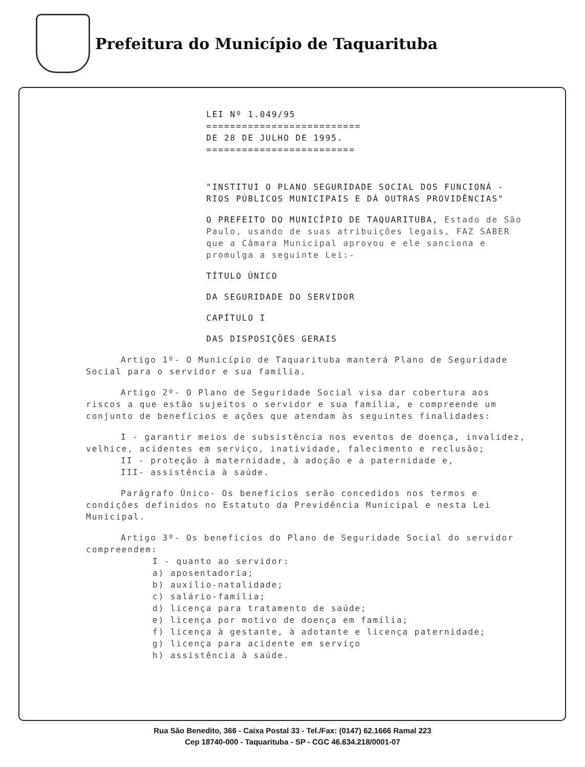Prefeitura do Município de Taquarituba
LEI Nº 1.049/95
==========================
DE 28 DE JULHO DE 1995.
=========================
"INSTITUI O PLANO SEGURIDADE SOCIAL DOS FUNCIONÁ - RIOS PÚBLICOS MUNICIPAIS E DÁ OUTRAS PROVIDÊNCIAS"
O PREFEITO DO MUNICÍPIO DE TAQUARITUBA, Estado de São Paulo, usando de suas atribuições legais, FAZ SABER que a Câmara Municipal aprovou e ele sanciona e promulga a seguinte Lei:-
TÍTULO ÚNICO
DA SEGURIDADE DO SERVIDOR
CAPÍTULO I
DAS DISPOSIÇÕES GERAIS
Artigo 1º- O Município de Taquarituba manterá Plano de Seguridade Social para o servidor e sua família.
Artigo 2º- O Plano de Seguridade Social visa dar cobertura aos riscos a que estão sujeitos o servidor e sua família, e compreende um conjunto de benefícios e ações que atendam às seguintes finalidades:
I - garantir meios de subsistência nos eventos de doença, invalidez, velhice, acidentes em serviço, inatividade, falecimento e reclusão;
II - proteção à maternidade, à adoção e a paternidade e,
III- assistência à saúde.
Parágrafo Único- Os benefícios serão concedidos nos termos e condições definidos no Estatuto da Previdência Municipal e nesta Lei Municipal.
Artigo 3º- Os benefícios do Plano de Seguridade Social do servidor compreendem:
I - quanto ao servidor:
a) aposentadoria;
b) auxílio-natalidade;
c) salário-família;
d) licença para tratamento de saúde;
e) licença por motivo de doença em família;
f) licença à gestante, à adotante e licença paternidade;
g) licença para acidente em serviço
h) assistência à saúde.
Rua São Benedito, 366 - Caixa Postal 33 - Tel./Fax: (0147) 62.1666 Ramal 223
Cep 18740-000 - Taquarituba - SP - CGC 46.634.218/0001-07